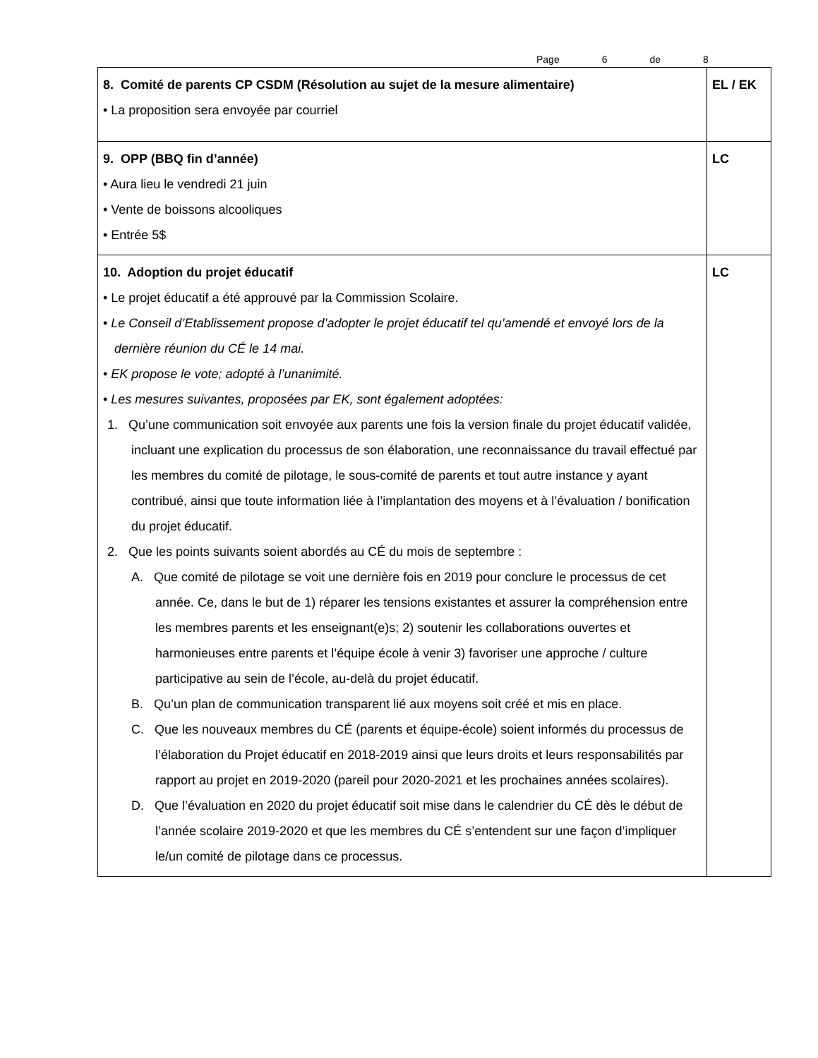Page 6 de 8
| 8. Comité de parents CP CSDM (Résolution au sujet de la mesure alimentaire) • La proposition sera envoyée par courriel | EL / EK |
| 9. OPP (BBQ fin d’année) • Aura lieu le vendredi 21 juin • Vente de boissons alcooliques • Entrée 5$ | LC |
| 10. Adoption du projet éducatif • Le projet éducatif a été approuvé par la Commission Scolaire. • Le Conseil d’Etablissement propose d’adopter le projet éducatif tel qu’amendé et envoyé lors de la dernière réunion du CÉ le 14 mai. • EK propose le vote; adopté à l’unanimité. • Les mesures suivantes, proposées par EK, sont également adoptées: 1. Qu’une communication soit envoyée aux parents une fois la version finale du projet éducatif validée, incluant une explication du processus de son élaboration, une reconnaissance du travail effectué par les membres du comité de pilotage, le sous-comité de parents et tout autre instance y ayant contribué, ainsi que toute information liée à l’implantation des moyens et à l’évaluation / bonification du projet éducatif. 2. Que les points suivants soient abordés au CÉ du mois de septembre : A. Que comité de pilotage se voit une dernière fois en 2019 pour conclure le processus de cet année. Ce, dans le but de 1) réparer les tensions existantes et assurer la compréhension entre les membres parents et les enseignant(e)s; 2) soutenir les collaborations ouvertes et harmonieuses entre parents et l’équipe école à venir 3) favoriser une approche / culture participative au sein de l’école, au-delà du projet éducatif. B. Qu’un plan de communication transparent lié aux moyens soit créé et mis en place. C. Que les nouveaux membres du CÉ (parents et équipe-école) soient informés du processus de l’élaboration du Projet éducatif en 2018-2019 ainsi que leurs droits et leurs responsabilités par rapport au projet en 2019-2020 (pareil pour 2020-2021 et les prochaines années scolaires). D. Que l’évaluation en 2020 du projet éducatif soit mise dans le calendrier du CÉ dès le début de l’année scolaire 2019-2020 et que les membres du CÉ s’entendent sur une façon d’impliquer le/un comité de pilotage dans ce processus. | LC |